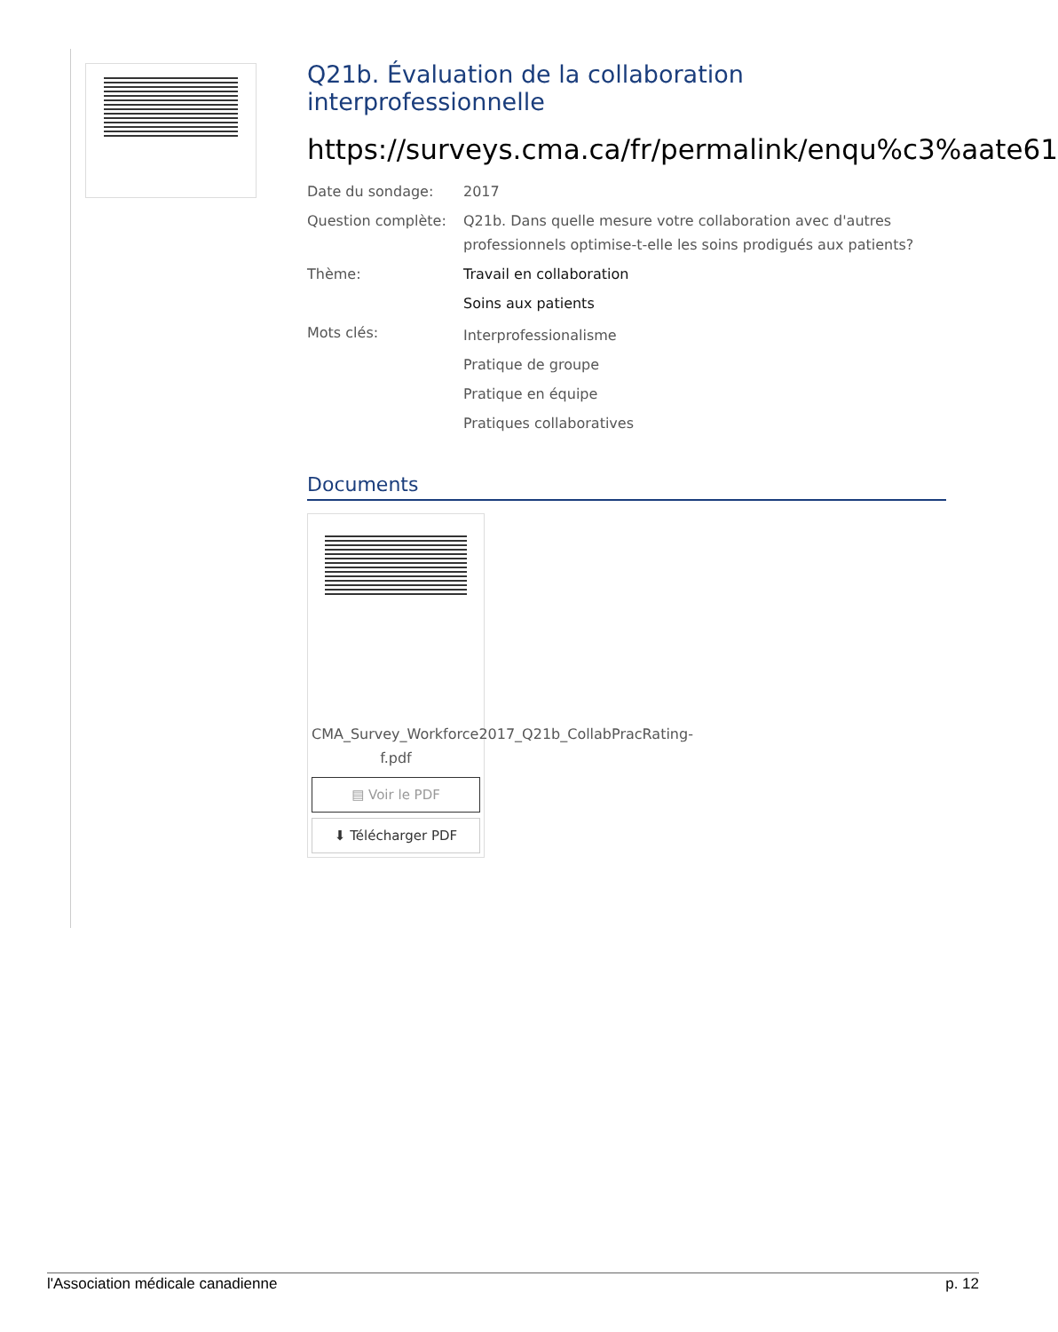Q21b. Évaluation de la collaboration interprofessionnelle
https://surveys.cma.ca/fr/permalink/enqu%c3%aate61
Date du sondage: 2017
Question complète: Q21b. Dans quelle mesure votre collaboration avec d'autres professionnels optimise-t-elle les soins prodigués aux patients?
Thème: Travail en collaboration
Soins aux patients
Mots clés:
Interprofessionalisme
Pratique de groupe
Pratique en équipe
Pratiques collaboratives
Documents
CMA_Survey_Workforce2017_Q21b_CollabPracRating-f.pdf
▤ Voir le PDF
⬇ Télécharger PDF
l'Association médicale canadienne p. 12